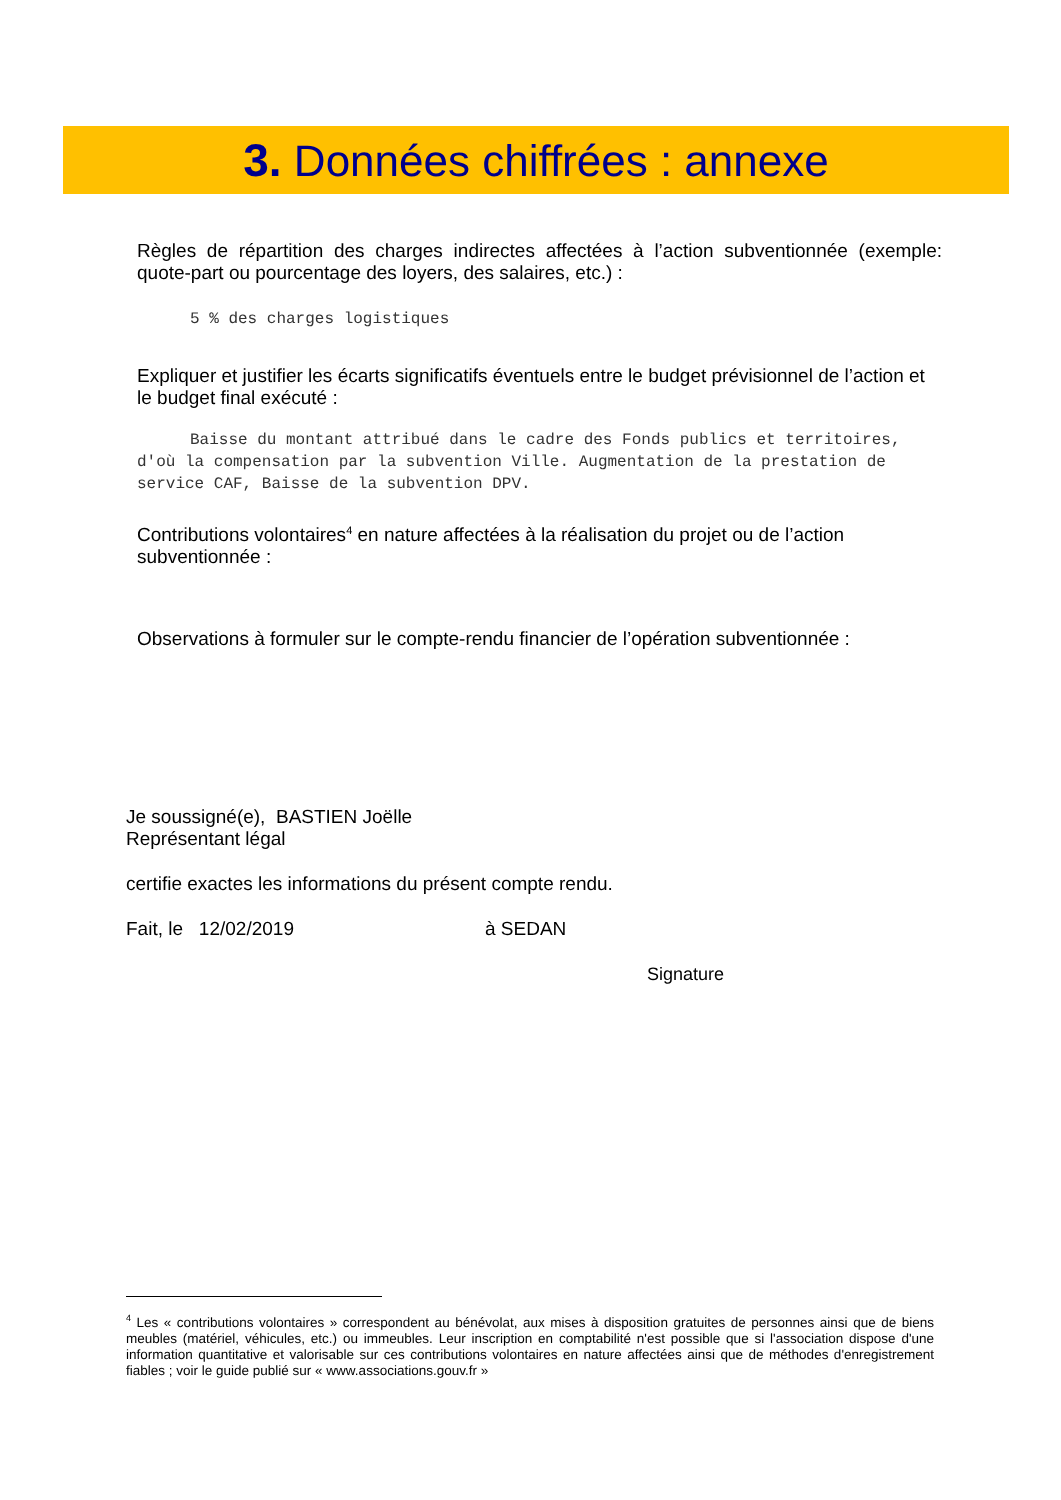3. Données chiffrées : annexe
Règles de répartition des charges indirectes affectées à l’action subventionnée (exemple: quote-part ou pourcentage des loyers, des salaires, etc.) :
5 % des charges logistiques
Expliquer et justifier les écarts significatifs éventuels entre le budget prévisionnel de l’action et le budget final exécuté :
Baisse du montant attribué dans le cadre des Fonds publics et territoires, d'où la compensation par la subvention Ville. Augmentation de la prestation de service CAF, Baisse de la subvention DPV.
Contributions volontaires<sup>4</sup> en nature affectées à la réalisation du projet ou de l’action subventionnée :
Observations à formuler sur le compte-rendu financier de l’opération subventionnée :
Je soussigné(e), BASTIEN Joëlle
Représentant légal
certifie exactes les informations du présent compte rendu.
Fait, le 12/02/2019 à SEDAN
Signature
<sup>4</sup> Les « contributions volontaires » correspondent au bénévolat, aux mises à disposition gratuites de personnes ainsi que de biens meubles (matériel, véhicules, etc.) ou immeubles. Leur inscription en comptabilité n'est possible que si l'association dispose d'une information quantitative et valorisable sur ces contributions volontaires en nature affectées ainsi que de méthodes d'enregistrement fiables ; voir le guide publié sur « www.associations.gouv.fr »